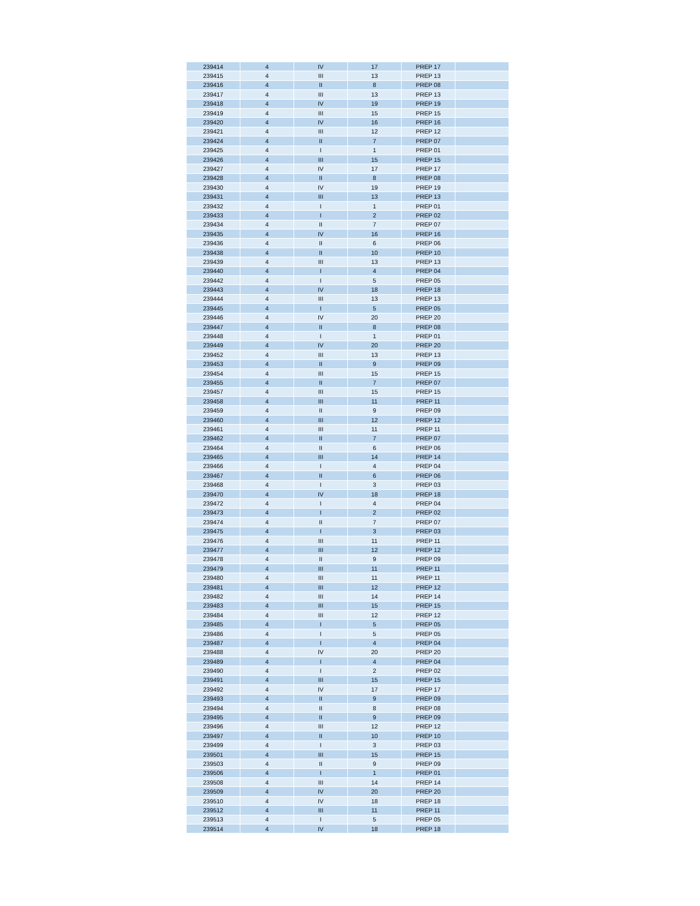| 239414 | 4 | IV | 17 | PREP 17 | |
| 239415 | 4 | III | 13 | PREP 13 | |
| 239416 | 4 | II | 8 | PREP 08 | |
| 239417 | 4 | III | 13 | PREP 13 | |
| 239418 | 4 | IV | 19 | PREP 19 | |
| 239419 | 4 | III | 15 | PREP 15 | |
| 239420 | 4 | IV | 16 | PREP 16 | |
| 239421 | 4 | III | 12 | PREP 12 | |
| 239424 | 4 | II | 7 | PREP 07 | |
| 239425 | 4 | I | 1 | PREP 01 | |
| 239426 | 4 | III | 15 | PREP 15 | |
| 239427 | 4 | IV | 17 | PREP 17 | |
| 239428 | 4 | II | 8 | PREP 08 | |
| 239430 | 4 | IV | 19 | PREP 19 | |
| 239431 | 4 | III | 13 | PREP 13 | |
| 239432 | 4 | I | 1 | PREP 01 | |
| 239433 | 4 | I | 2 | PREP 02 | |
| 239434 | 4 | II | 7 | PREP 07 | |
| 239435 | 4 | IV | 16 | PREP 16 | |
| 239436 | 4 | II | 6 | PREP 06 | |
| 239438 | 4 | II | 10 | PREP 10 | |
| 239439 | 4 | III | 13 | PREP 13 | |
| 239440 | 4 | I | 4 | PREP 04 | |
| 239442 | 4 | I | 5 | PREP 05 | |
| 239443 | 4 | IV | 18 | PREP 18 | |
| 239444 | 4 | III | 13 | PREP 13 | |
| 239445 | 4 | I | 5 | PREP 05 | |
| 239446 | 4 | IV | 20 | PREP 20 | |
| 239447 | 4 | II | 8 | PREP 08 | |
| 239448 | 4 | I | 1 | PREP 01 | |
| 239449 | 4 | IV | 20 | PREP 20 | |
| 239452 | 4 | III | 13 | PREP 13 | |
| 239453 | 4 | II | 9 | PREP 09 | |
| 239454 | 4 | III | 15 | PREP 15 | |
| 239455 | 4 | II | 7 | PREP 07 | |
| 239457 | 4 | III | 15 | PREP 15 | |
| 239458 | 4 | III | 11 | PREP 11 | |
| 239459 | 4 | II | 9 | PREP 09 | |
| 239460 | 4 | III | 12 | PREP 12 | |
| 239461 | 4 | III | 11 | PREP 11 | |
| 239462 | 4 | II | 7 | PREP 07 | |
| 239464 | 4 | II | 6 | PREP 06 | |
| 239465 | 4 | III | 14 | PREP 14 | |
| 239466 | 4 | I | 4 | PREP 04 | |
| 239467 | 4 | II | 6 | PREP 06 | |
| 239468 | 4 | I | 3 | PREP 03 | |
| 239470 | 4 | IV | 18 | PREP 18 | |
| 239472 | 4 | I | 4 | PREP 04 | |
| 239473 | 4 | I | 2 | PREP 02 | |
| 239474 | 4 | II | 7 | PREP 07 | |
| 239475 | 4 | I | 3 | PREP 03 | |
| 239476 | 4 | III | 11 | PREP 11 | |
| 239477 | 4 | III | 12 | PREP 12 | |
| 239478 | 4 | II | 9 | PREP 09 | |
| 239479 | 4 | III | 11 | PREP 11 | |
| 239480 | 4 | III | 11 | PREP 11 | |
| 239481 | 4 | III | 12 | PREP 12 | |
| 239482 | 4 | III | 14 | PREP 14 | |
| 239483 | 4 | III | 15 | PREP 15 | |
| 239484 | 4 | III | 12 | PREP 12 | |
| 239485 | 4 | I | 5 | PREP 05 | |
| 239486 | 4 | I | 5 | PREP 05 | |
| 239487 | 4 | I | 4 | PREP 04 | |
| 239488 | 4 | IV | 20 | PREP 20 | |
| 239489 | 4 | I | 4 | PREP 04 | |
| 239490 | 4 | I | 2 | PREP 02 | |
| 239491 | 4 | III | 15 | PREP 15 | |
| 239492 | 4 | IV | 17 | PREP 17 | |
| 239493 | 4 | II | 9 | PREP 09 | |
| 239494 | 4 | II | 8 | PREP 08 | |
| 239495 | 4 | II | 9 | PREP 09 | |
| 239496 | 4 | III | 12 | PREP 12 | |
| 239497 | 4 | II | 10 | PREP 10 | |
| 239499 | 4 | I | 3 | PREP 03 | |
| 239501 | 4 | III | 15 | PREP 15 | |
| 239503 | 4 | II | 9 | PREP 09 | |
| 239506 | 4 | I | 1 | PREP 01 | |
| 239508 | 4 | III | 14 | PREP 14 | |
| 239509 | 4 | IV | 20 | PREP 20 | |
| 239510 | 4 | IV | 18 | PREP 18 | |
| 239512 | 4 | III | 11 | PREP 11 | |
| 239513 | 4 | I | 5 | PREP 05 | |
| 239514 | 4 | IV | 18 | PREP 18 | |